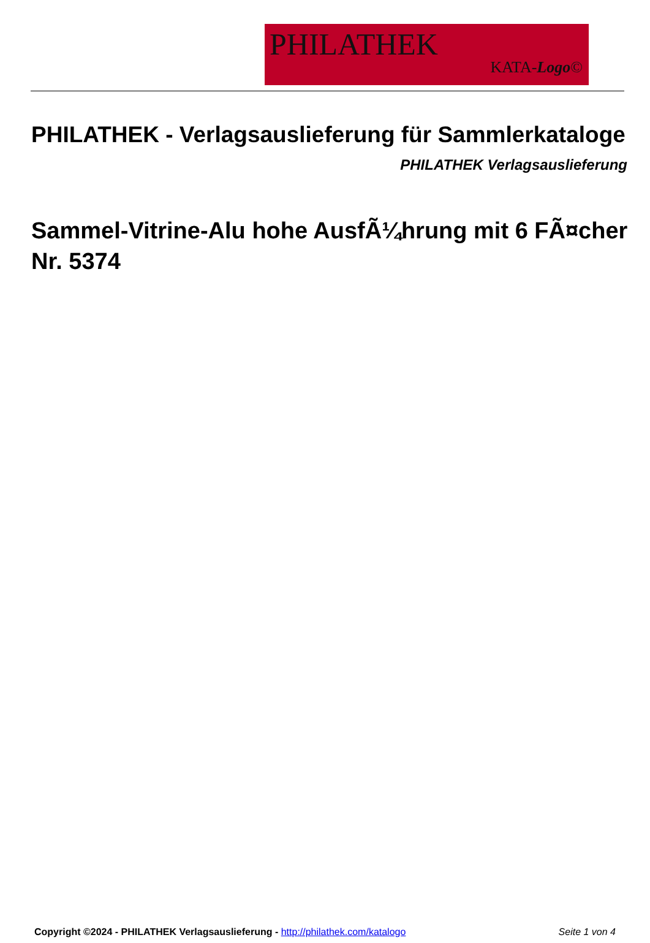PHILATHEK
KATA-Logo©
PHILATHEK - Verlagsauslieferung für Sammlerkataloge
PHILATHEK Verlagsauslieferung
Sammel-Vitrine-Alu hohe AusfÃ¼hrung mit 6 FÃ¤cher Nr. 5374
Copyright ©2024 - PHILATHEK Verlagsauslieferung - http://philathek.com/katalogo Seite 1 von 4